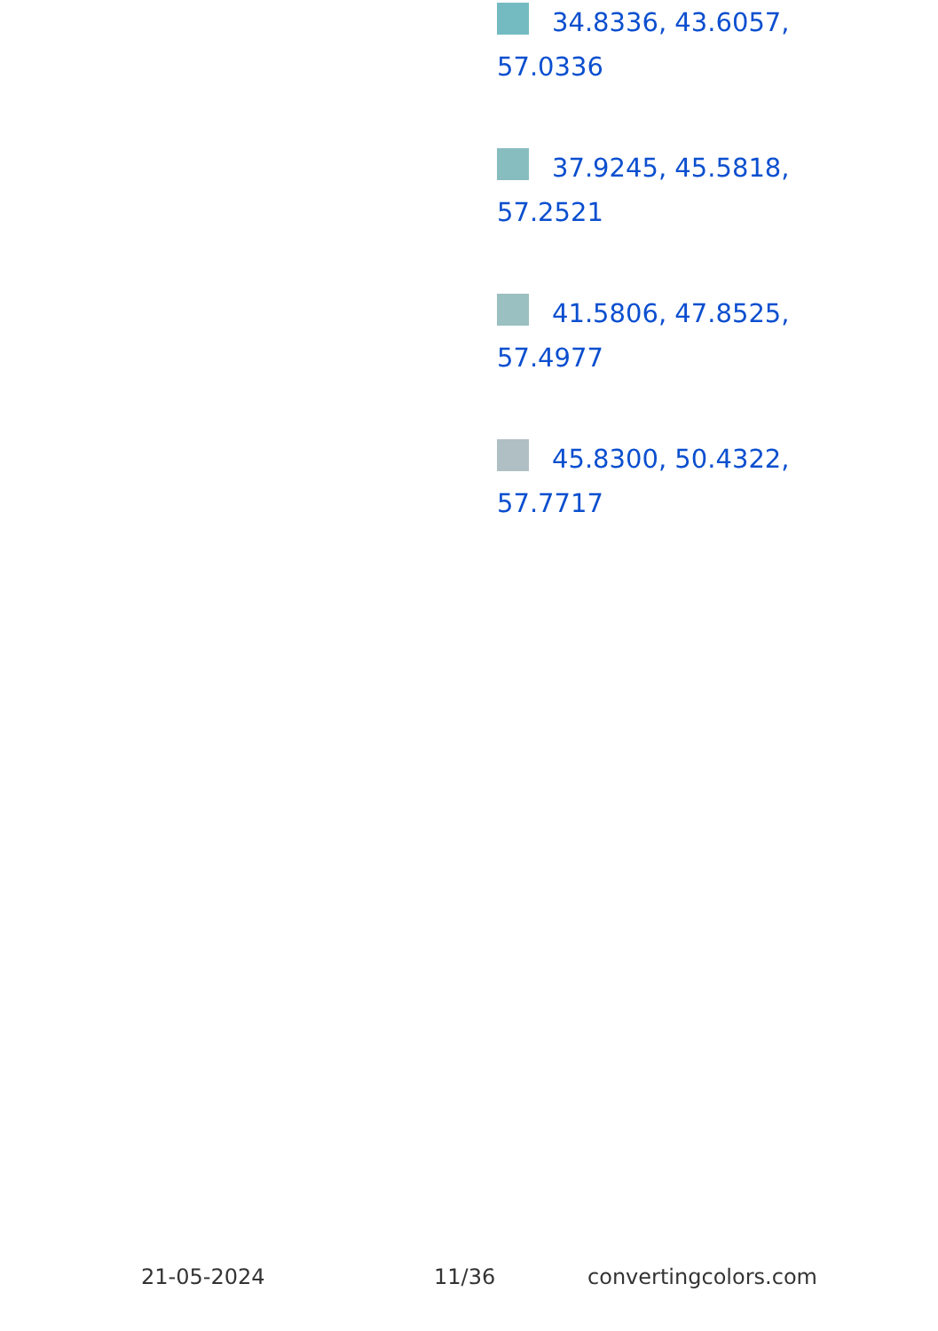34.8336, 43.6057, 57.0336
37.9245, 45.5818, 57.2521
41.5806, 47.8525, 57.4977
45.8300, 50.4322, 57.7717
21-05-2024 11/36 convertingcolors.com